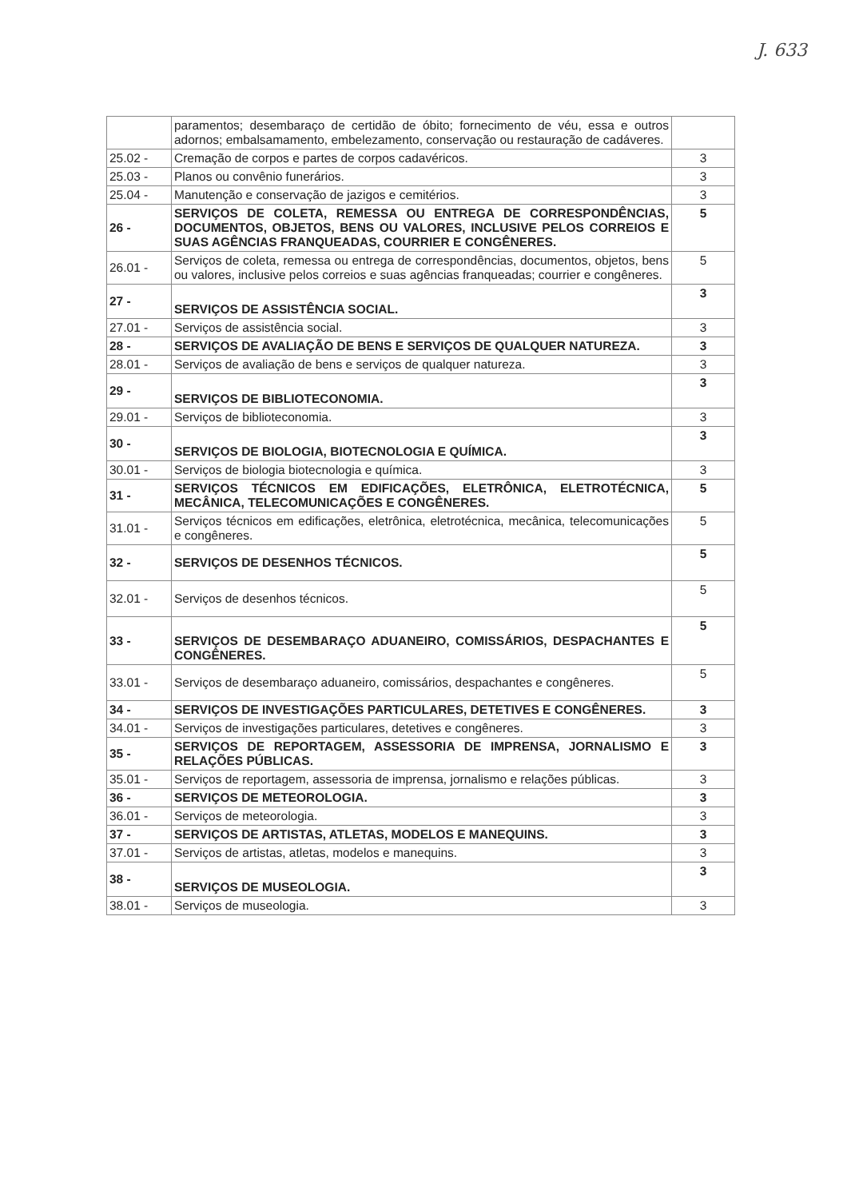J. 633
| | paramentos; desembaraço de certidão de óbito; fornecimento de véu, essa e outros adornos; embalsamamento, embelezamento, conservação ou restauração de cadáveres. | |
| 25.02 - | Cremação de corpos e partes de corpos cadavéricos. | 3 |
| 25.03 - | Planos ou convênio funerários. | 3 |
| 25.04 - | Manutenção e conservação de jazigos e cemitérios. | 3 |
| 26 - | SERVIÇOS DE COLETA, REMESSA OU ENTREGA DE CORRESPONDÊNCIAS, DOCUMENTOS, OBJETOS, BENS OU VALORES, INCLUSIVE PELOS CORREIOS E SUAS AGÊNCIAS FRANQUEADAS, COURRIER E CONGÊNERES. | 5 |
| 26.01 - | Serviços de coleta, remessa ou entrega de correspondências, documentos, objetos, bens ou valores, inclusive pelos correios e suas agências franqueadas; courrier e congêneres. | 5 |
| 27 - | SERVIÇOS DE ASSISTÊNCIA SOCIAL. | 3 |
| 27.01 - | Serviços de assistência social. | 3 |
| 28 - | SERVIÇOS DE AVALIAÇÃO DE BENS E SERVIÇOS DE QUALQUER NATUREZA. | 3 |
| 28.01 - | Serviços de avaliação de bens e serviços de qualquer natureza. | 3 |
| 29 - | SERVIÇOS DE BIBLIOTECONOMIA. | 3 |
| 29.01 - | Serviços de biblioteconomia. | 3 |
| 30 - | SERVIÇOS DE BIOLOGIA, BIOTECNOLOGIA E QUÍMICA. | 3 |
| 30.01 - | Serviços de biologia biotecnologia e química. | 3 |
| 31 - | SERVIÇOS TÉCNICOS EM EDIFICAÇÕES, ELETRÔNICA, ELETROTÉCNICA, MECÂNICA, TELECOMUNICAÇÕES E CONGÊNERES. | 5 |
| 31.01 - | Serviços técnicos em edificações, eletrônica, eletrotécnica, mecânica, telecomunicações e congêneres. | 5 |
| 32 - | SERVIÇOS DE DESENHOS TÉCNICOS. | 5 |
| 32.01 - | Serviços de desenhos técnicos. | 5 |
| 33 - | SERVIÇOS DE DESEMBARAÇO ADUANEIRO, COMISSÁRIOS, DESPACHANTES E CONGÊNERES. | 5 |
| 33.01 - | Serviços de desembaraço aduaneiro, comissários, despachantes e congêneres. | 5 |
| 34 - | SERVIÇOS DE INVESTIGAÇÕES PARTICULARES, DETETIVES E CONGÊNERES. | 3 |
| 34.01 - | Serviços de investigações particulares, detetives e congêneres. | 3 |
| 35 - | SERVIÇOS DE REPORTAGEM, ASSESSORIA DE IMPRENSA, JORNALISMO E RELAÇÕES PÚBLICAS. | 3 |
| 35.01 - | Serviços de reportagem, assessoria de imprensa, jornalismo e relações públicas. | 3 |
| 36 - | SERVIÇOS DE METEOROLOGIA. | 3 |
| 36.01 - | Serviços de meteorologia. | 3 |
| 37 - | SERVIÇOS DE ARTISTAS, ATLETAS, MODELOS E MANEQUINS. | 3 |
| 37.01 - | Serviços de artistas, atletas, modelos e manequins. | 3 |
| 38 - | SERVIÇOS DE MUSEOLOGIA. | 3 |
| 38.01 - | Serviços de museologia. | 3 |